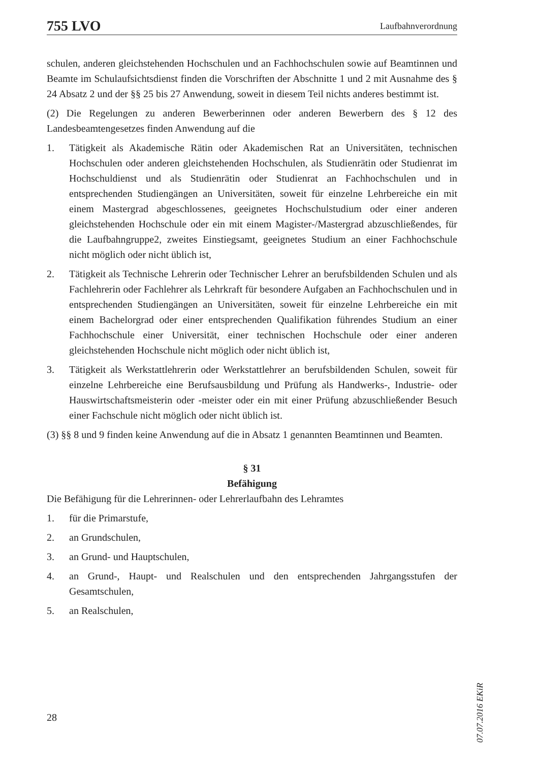755 LVO Laufbahnverordnung
schulen, anderen gleichstehenden Hochschulen und an Fachhochschulen sowie auf Beamtinnen und Beamte im Schulaufsichtsdienst finden die Vorschriften der Abschnitte 1 und 2 mit Ausnahme des § 24 Absatz 2 und der §§ 25 bis 27 Anwendung, soweit in diesem Teil nichts anderes bestimmt ist.
(2) Die Regelungen zu anderen Bewerberinnen oder anderen Bewerbern des § 12 des Landesbeamtengesetzes finden Anwendung auf die
1. Tätigkeit als Akademische Rätin oder Akademischen Rat an Universitäten, technischen Hochschulen oder anderen gleichstehenden Hochschulen, als Studienrätin oder Studienrat im Hochschuldienst und als Studienrätin oder Studienrat an Fachhochschulen und in entsprechenden Studiengängen an Universitäten, soweit für einzelne Lehrbereiche ein mit einem Mastergrad abgeschlossenes, geeignetes Hochschulstudium oder einer anderen gleichstehenden Hochschule oder ein mit einem Magister-/Mastergrad abzuschließendes, für die Laufbahngruppe2, zweites Einstiegsamt, geeignetes Studium an einer Fachhochschule nicht möglich oder nicht üblich ist,
2. Tätigkeit als Technische Lehrerin oder Technischer Lehrer an berufsbildenden Schulen und als Fachlehrerin oder Fachlehrer als Lehrkraft für besondere Aufgaben an Fachhochschulen und in entsprechenden Studiengängen an Universitäten, soweit für einzelne Lehrbereiche ein mit einem Bachelorgrad oder einer entsprechenden Qualifikation führendes Studium an einer Fachhochschule einer Universität, einer technischen Hochschule oder einer anderen gleichstehenden Hochschule nicht möglich oder nicht üblich ist,
3. Tätigkeit als Werkstattlehrerin oder Werkstattlehrer an berufsbildenden Schulen, soweit für einzelne Lehrbereiche eine Berufsausbildung und Prüfung als Handwerks-, Industrie- oder Hauswirtschaftsmeisterin oder -meister oder ein mit einer Prüfung abzuschließender Besuch einer Fachschule nicht möglich oder nicht üblich ist.
(3) §§ 8 und 9 finden keine Anwendung auf die in Absatz 1 genannten Beamtinnen und Beamten.
§ 31
Befähigung
Die Befähigung für die Lehrerinnen- oder Lehrerlaufbahn des Lehramtes
1. für die Primarstufe,
2. an Grundschulen,
3. an Grund- und Hauptschulen,
4. an Grund-, Haupt- und Realschulen und den entsprechenden Jahrgangsstufen der Gesamtschulen,
5. an Realschulen,
07.07.2016 EKiR
28